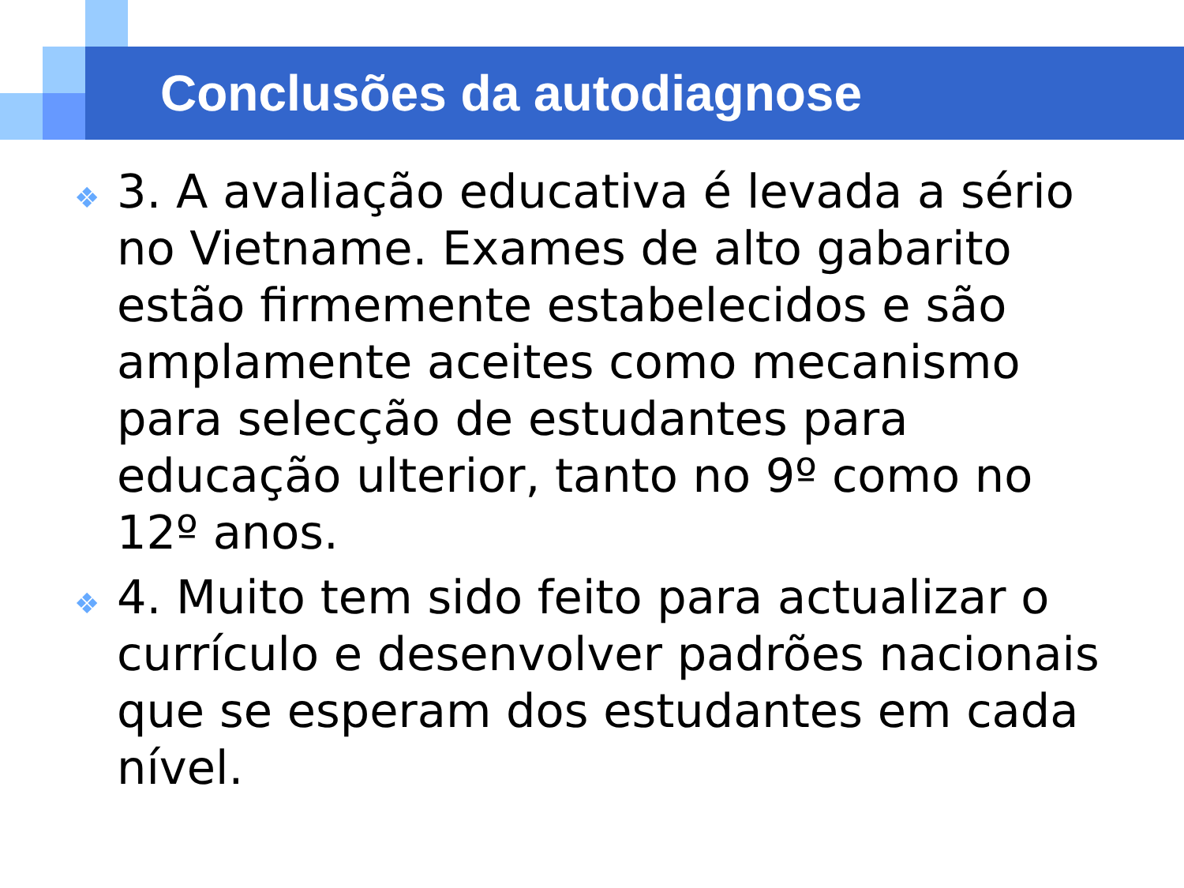Conclusões da autodiagnose
❖ 3. A avaliação educativa é levada a sério no Vietname. Exames de alto gabarito estão firmemente estabelecidos e são amplamente aceites como mecanismo para selecção de estudantes para educação ulterior, tanto no 9º como no 12º anos.
❖ 4. Muito tem sido feito para actualizar o currículo e desenvolver padrões nacionais que se esperam dos estudantes em cada nível.